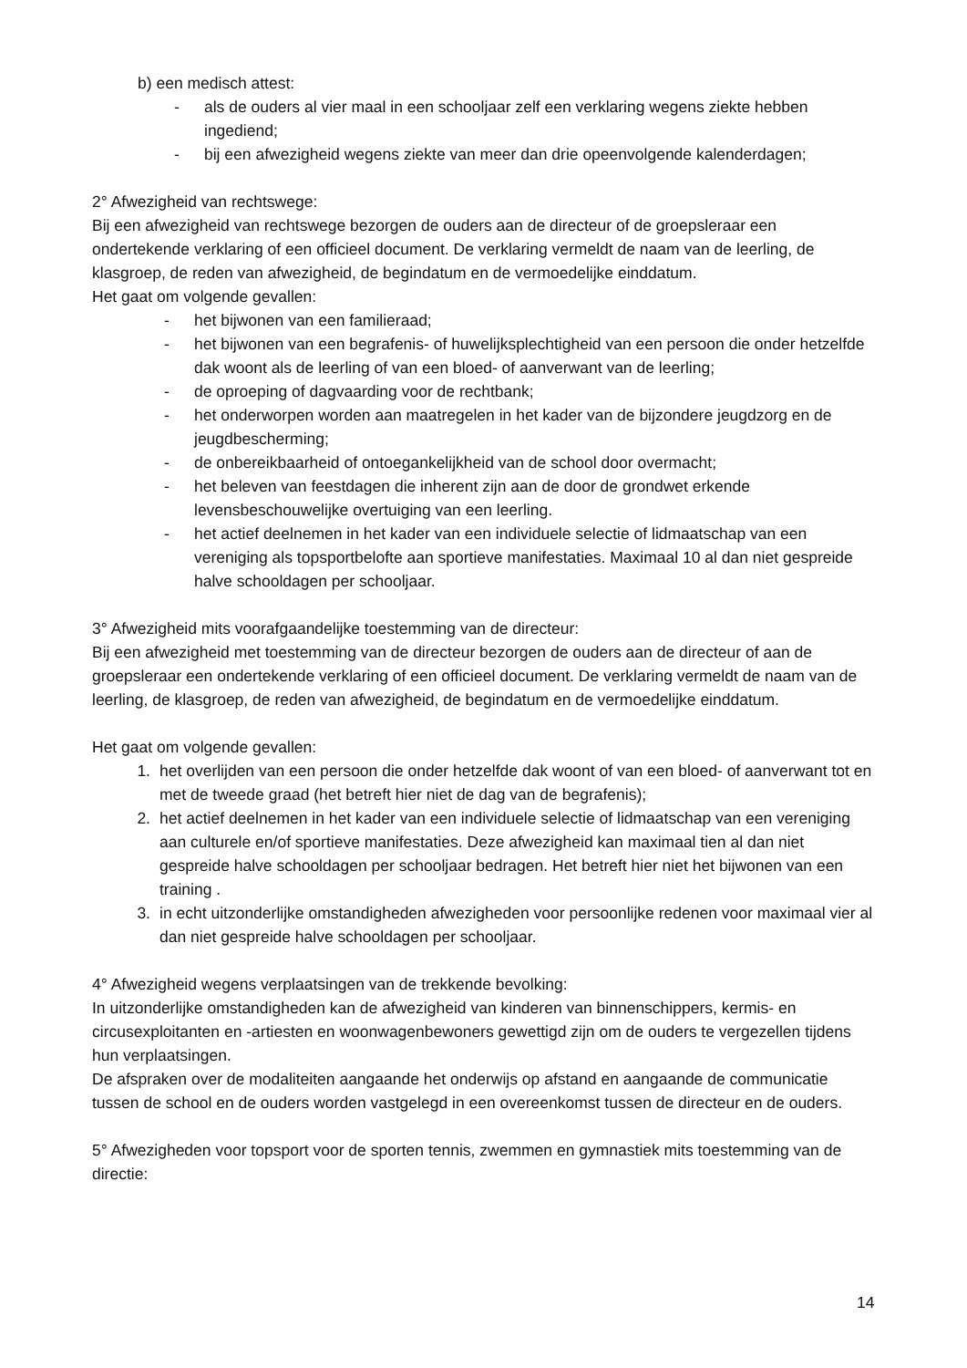b) een medisch attest:
- als de ouders al vier maal in een schooljaar zelf een verklaring wegens ziekte hebben ingediend;
- bij een afwezigheid wegens ziekte van meer dan drie opeenvolgende kalenderdagen;
2° Afwezigheid van rechtswege:
Bij een afwezigheid van rechtswege bezorgen de ouders aan de directeur of de groepsleraar een ondertekende verklaring of een officieel document. De verklaring vermeldt de naam van de leerling, de klasgroep, de reden van afwezigheid, de begindatum en de vermoedelijke einddatum.
Het gaat om volgende gevallen:
- het bijwonen van een familieraad;
- het bijwonen van een begrafenis- of huwelijksplechtigheid van een persoon die onder hetzelfde dak woont als de leerling of van een bloed- of aanverwant van de leerling;
- de oproeping of dagvaarding voor de rechtbank;
- het onderworpen worden aan maatregelen in het kader van de bijzondere jeugdzorg en de jeugdbescherming;
- de onbereikbaarheid of ontoegankelijkheid van de school door overmacht;
- het beleven van feestdagen die inherent zijn aan de door de grondwet erkende levensbeschouwelijke overtuiging van een leerling.
- het actief deelnemen in het kader van een individuele selectie of lidmaatschap van een vereniging als topsportbelofte aan sportieve manifestaties. Maximaal 10 al dan niet gespreide halve schooldagen per schooljaar.
3° Afwezigheid mits voorafgaandelijke toestemming van de directeur:
Bij een afwezigheid met toestemming van de directeur bezorgen de ouders aan de directeur of aan de groepsleraar een ondertekende verklaring of een officieel document. De verklaring vermeldt de naam van de leerling, de klasgroep, de reden van afwezigheid, de begindatum en de vermoedelijke einddatum.
Het gaat om volgende gevallen:
1. het overlijden van een persoon die onder hetzelfde dak woont of van een bloed- of aanverwant tot en met de tweede graad (het betreft hier niet de dag van de begrafenis);
2. het actief deelnemen in het kader van een individuele selectie of lidmaatschap van een vereniging aan culturele en/of sportieve manifestaties. Deze afwezigheid kan maximaal tien al dan niet gespreide halve schooldagen per schooljaar bedragen. Het betreft hier niet het bijwonen van een training .
3. in echt uitzonderlijke omstandigheden afwezigheden voor persoonlijke redenen voor maximaal vier al dan niet gespreide halve schooldagen per schooljaar.
4° Afwezigheid wegens verplaatsingen van de trekkende bevolking:
In uitzonderlijke omstandigheden kan de afwezigheid van kinderen van binnenschippers, kermis- en circusexploitanten en -artiesten en woonwagenbewoners gewettigd zijn om de ouders te vergezellen tijdens hun verplaatsingen.
De afspraken over de modaliteiten aangaande het onderwijs op afstand en aangaande de communicatie tussen de school en de ouders worden vastgelegd in een overeenkomst tussen de directeur en de ouders.
5° Afwezigheden voor topsport voor de sporten tennis, zwemmen en gymnastiek mits toestemming van de directie:
14